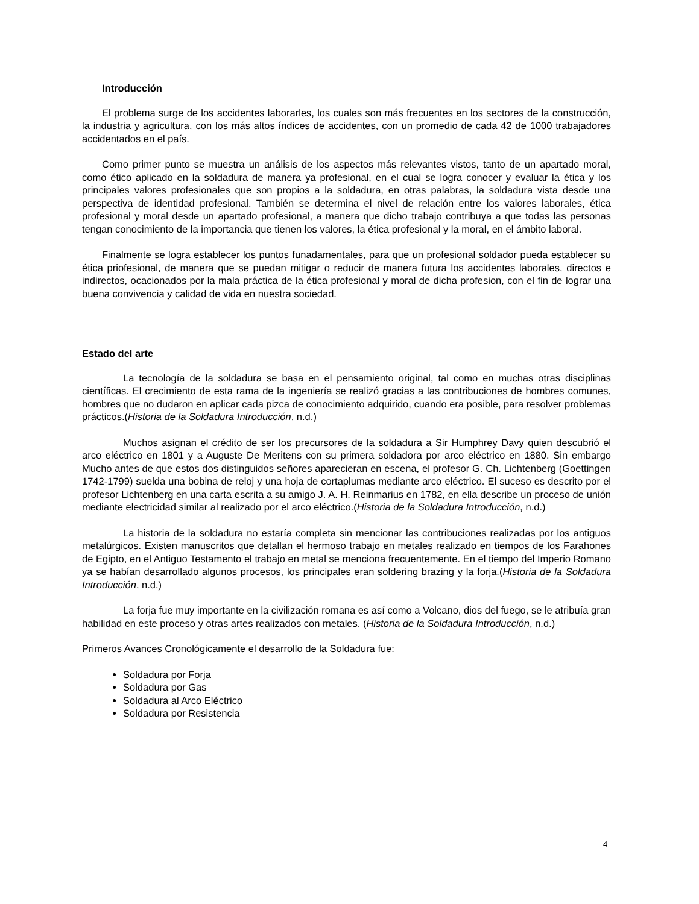Introducción
El problema surge de los accidentes laborarles, los cuales son más frecuentes en los sectores de la construcción, la industria y agricultura, con los más altos índices de accidentes, con un promedio de cada 42 de 1000 trabajadores accidentados en el país.
Como primer punto se muestra un análisis de los aspectos más relevantes vistos, tanto de un apartado moral, como ético aplicado en la soldadura de manera ya profesional, en el cual se logra conocer y evaluar la ética y los principales valores profesionales que son propios a la soldadura, en otras palabras, la soldadura vista desde una perspectiva de identidad profesional. También se determina el nivel de relación entre los valores laborales, ética profesional y moral desde un apartado profesional, a manera que dicho trabajo contribuya a que todas las personas tengan conocimiento de la importancia que tienen los valores, la ética profesional y la moral, en el ámbito laboral.
Finalmente se logra establecer los puntos funadamentales, para que un profesional soldador pueda establecer su ética priofesional, de manera que se puedan mitigar o reducir de manera futura los accidentes laborales, directos e indirectos, ocacionados por la mala práctica de la ética profesional y moral de dicha profesion, con el fin de lograr una buena convivencia y calidad de vida en nuestra sociedad.
Estado del arte
La tecnología de la soldadura se basa en el pensamiento original, tal como en muchas otras disciplinas científicas. El crecimiento de esta rama de la ingeniería se realizó gracias a las contribuciones de hombres comunes, hombres que no dudaron en aplicar cada pizca de conocimiento adquirido, cuando era posible, para resolver problemas prácticos.(Historia de la Soldadura Introducción, n.d.)
Muchos asignan el crédito de ser los precursores de la soldadura a Sir Humphrey Davy quien descubrió el arco eléctrico en 1801 y a Auguste De Meritens con su primera soldadora por arco eléctrico en 1880. Sin embargo Mucho antes de que estos dos distinguidos señores aparecieran en escena, el profesor G. Ch. Lichtenberg (Goettingen 1742-1799) suelda una bobina de reloj y una hoja de cortaplumas mediante arco eléctrico. El suceso es descrito por el profesor Lichtenberg en una carta escrita a su amigo J. A. H. Reinmarius en 1782, en ella describe un proceso de unión mediante electricidad similar al realizado por el arco eléctrico.(Historia de la Soldadura Introducción, n.d.)
La historia de la soldadura no estaría completa sin mencionar las contribuciones realizadas por los antiguos metalúrgicos. Existen manuscritos que detallan el hermoso trabajo en metales realizado en tiempos de los Farahones de Egipto, en el Antiguo Testamento el trabajo en metal se menciona frecuentemente. En el tiempo del Imperio Romano ya se habían desarrollado algunos procesos, los principales eran soldering brazing y la forja.(Historia de la Soldadura Introducción, n.d.)
La forja fue muy importante en la civilización romana es así como a Volcano, dios del fuego, se le atribuía gran habilidad en este proceso y otras artes realizados con metales. (Historia de la Soldadura Introducción, n.d.)
Primeros Avances Cronológicamente el desarrollo de la Soldadura fue:
Soldadura por Forja
Soldadura por Gas
Soldadura al Arco Eléctrico
Soldadura por Resistencia
4